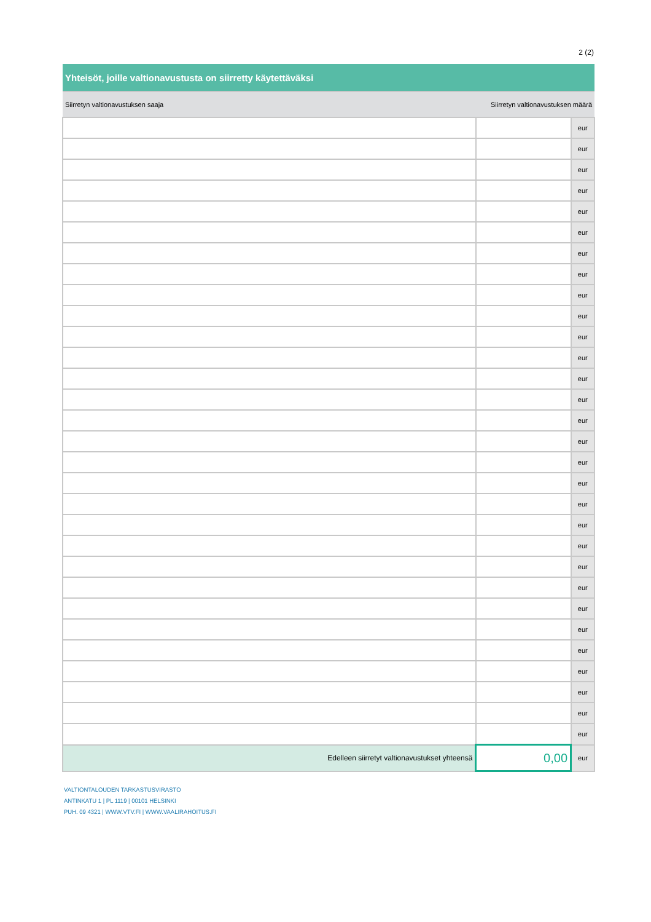2 (2)
| Yhteisöt, joille valtionavustusta on siirretty käytettäväksi | | |
| --- | --- | --- |
| Siirretyn valtionavustuksen saaja | Siirretyn valtionavustuksen määrä | |
| | | eur |
| | | eur |
| | | eur |
| | | eur |
| | | eur |
| | | eur |
| | | eur |
| | | eur |
| | | eur |
| | | eur |
| | | eur |
| | | eur |
| | | eur |
| | | eur |
| | | eur |
| | | eur |
| | | eur |
| | | eur |
| | | eur |
| | | eur |
| | | eur |
| | | eur |
| | | eur |
| | | eur |
| | | eur |
| | | eur |
| | | eur |
| | | eur |
| | | eur |
| | | eur |
| Edelleen siirretyt valtionavustukset yhteensä | 0,00 | eur |
VALTIONTALOUDEN TARKASTUSVIRASTO
ANTINKATU 1 | PL 1119 | 00101 HELSINKI
PUH. 09 4321 | WWW.VTV.FI | WWW.VAALIRAHOITUS.FI